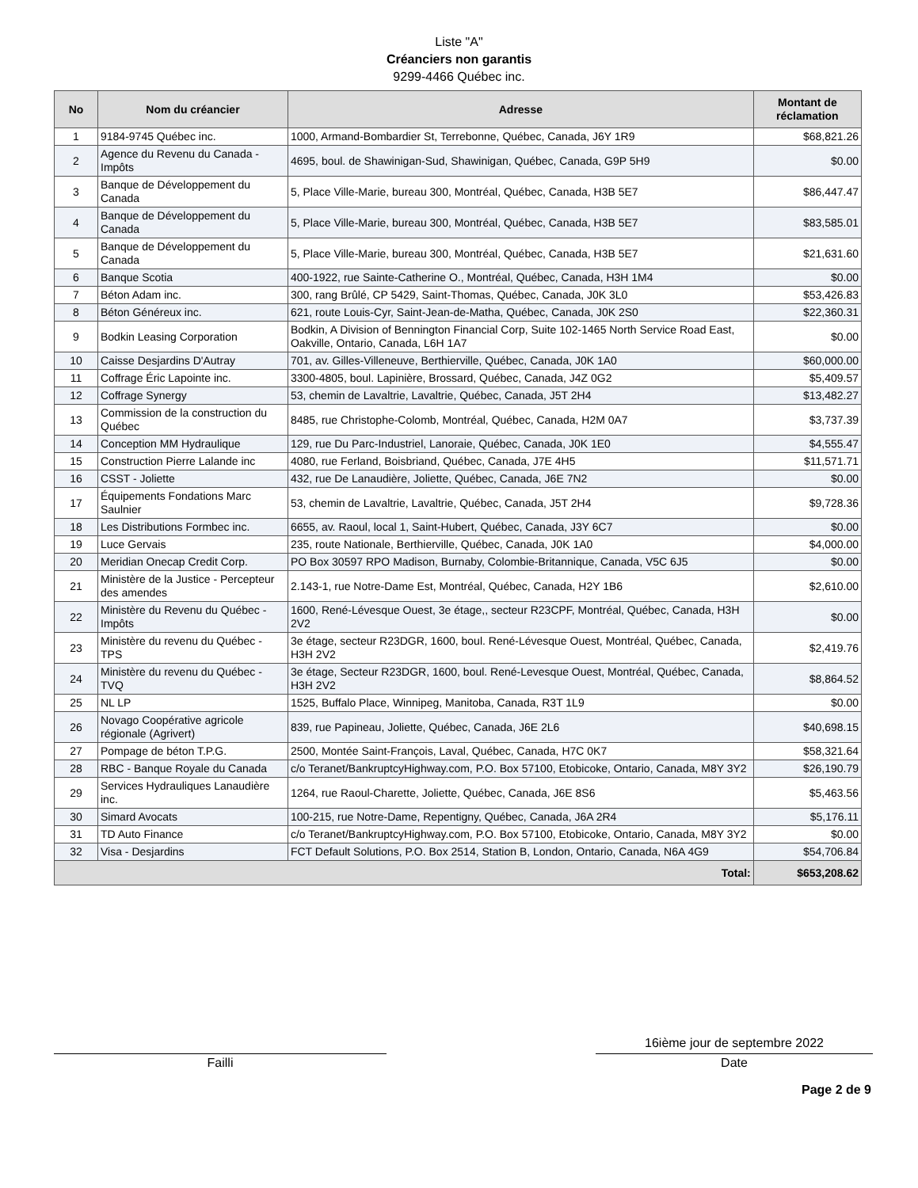Liste "A"
Créanciers non garantis
9299-4466 Québec inc.
| No | Nom du créancier | Adresse | Montant de réclamation |
| --- | --- | --- | --- |
| 1 | 9184-9745 Québec inc. | 1000, Armand-Bombardier St, Terrebonne, Québec, Canada, J6Y 1R9 | $68,821.26 |
| 2 | Agence du Revenu du Canada - Impôts | 4695, boul. de Shawinigan-Sud, Shawinigan, Québec, Canada, G9P 5H9 | $0.00 |
| 3 | Banque de Développement du Canada | 5, Place Ville-Marie, bureau 300, Montréal, Québec, Canada, H3B 5E7 | $86,447.47 |
| 4 | Banque de Développement du Canada | 5, Place Ville-Marie, bureau 300, Montréal, Québec, Canada, H3B 5E7 | $83,585.01 |
| 5 | Banque de Développement du Canada | 5, Place Ville-Marie, bureau 300, Montréal, Québec, Canada, H3B 5E7 | $21,631.60 |
| 6 | Banque Scotia | 400-1922, rue Sainte-Catherine O., Montréal, Québec, Canada, H3H 1M4 | $0.00 |
| 7 | Béton Adam inc. | 300, rang Brûlé, CP 5429, Saint-Thomas, Québec, Canada, J0K 3L0 | $53,426.83 |
| 8 | Béton Généreux inc. | 621, route Louis-Cyr, Saint-Jean-de-Matha, Québec, Canada, J0K 2S0 | $22,360.31 |
| 9 | Bodkin Leasing Corporation | Bodkin, A Division of Bennington Financial Corp, Suite 102-1465 North Service Road East, Oakville, Ontario, Canada, L6H 1A7 | $0.00 |
| 10 | Caisse Desjardins D'Autray | 701, av. Gilles-Villeneuve, Berthierville, Québec, Canada, J0K 1A0 | $60,000.00 |
| 11 | Coffrage Éric Lapointe inc. | 3300-4805, boul. Lapinière, Brossard, Québec, Canada, J4Z 0G2 | $5,409.57 |
| 12 | Coffrage Synergy | 53, chemin de Lavaltrie, Lavaltrie, Québec, Canada, J5T 2H4 | $13,482.27 |
| 13 | Commission de la construction du Québec | 8485, rue Christophe-Colomb, Montréal, Québec, Canada, H2M 0A7 | $3,737.39 |
| 14 | Conception MM Hydraulique | 129, rue Du Parc-Industriel, Lanoraie, Québec, Canada, J0K 1E0 | $4,555.47 |
| 15 | Construction Pierre Lalande inc | 4080, rue Ferland, Boisbriand, Québec, Canada, J7E 4H5 | $11,571.71 |
| 16 | CSST - Joliette | 432, rue De Lanaudière, Joliette, Québec, Canada, J6E 7N2 | $0.00 |
| 17 | Équipements Fondations Marc Saulnier | 53, chemin de Lavaltrie, Lavaltrie, Québec, Canada, J5T 2H4 | $9,728.36 |
| 18 | Les Distributions Formbec inc. | 6655, av. Raoul, local 1, Saint-Hubert, Québec, Canada, J3Y 6C7 | $0.00 |
| 19 | Luce Gervais | 235, route Nationale, Berthierville, Québec, Canada, J0K 1A0 | $4,000.00 |
| 20 | Meridian Onecap Credit Corp. | PO Box 30597 RPO Madison, Burnaby, Colombie-Britannique, Canada, V5C 6J5 | $0.00 |
| 21 | Ministère de la Justice - Percepteur des amendes | 2.143-1, rue Notre-Dame Est, Montréal, Québec, Canada, H2Y 1B6 | $2,610.00 |
| 22 | Ministère du Revenu du Québec - Impôts | 1600, René-Lévesque Ouest, 3e étage,, secteur R23CPF, Montréal, Québec, Canada, H3H 2V2 | $0.00 |
| 23 | Ministère du revenu du Québec - TPS | 3e étage, secteur R23DGR, 1600, boul. René-Lévesque Ouest, Montréal, Québec, Canada, H3H 2V2 | $2,419.76 |
| 24 | Ministère du revenu du Québec - TVQ | 3e étage, Secteur R23DGR, 1600, boul. René-Levesque Ouest, Montréal, Québec, Canada, H3H 2V2 | $8,864.52 |
| 25 | NL LP | 1525, Buffalo Place, Winnipeg, Manitoba, Canada, R3T 1L9 | $0.00 |
| 26 | Novago Coopérative agricole régionale (Agrivert) | 839, rue Papineau, Joliette, Québec, Canada, J6E 2L6 | $40,698.15 |
| 27 | Pompage de béton T.P.G. | 2500, Montée Saint-François, Laval, Québec, Canada, H7C 0K7 | $58,321.64 |
| 28 | RBC - Banque Royale du Canada | c/o Teranet/BankruptcyHighway.com, P.O. Box 57100, Etobicoke, Ontario, Canada, M8Y 3Y2 | $26,190.79 |
| 29 | Services Hydrauliques Lanaudière inc. | 1264, rue Raoul-Charette, Joliette, Québec, Canada, J6E 8S6 | $5,463.56 |
| 30 | Simard Avocats | 100-215, rue Notre-Dame, Repentigny, Québec, Canada, J6A 2R4 | $5,176.11 |
| 31 | TD Auto Finance | c/o Teranet/BankruptcyHighway.com, P.O. Box 57100, Etobicoke, Ontario, Canada, M8Y 3Y2 | $0.00 |
| 32 | Visa - Desjardins | FCT Default Solutions, P.O. Box 2514, Station B, London, Ontario, Canada, N6A 4G9 | $54,706.84 |
| Total: | | | $653,208.62 |
Failli
16ième jour de septembre 2022
Date
Page 2 de 9